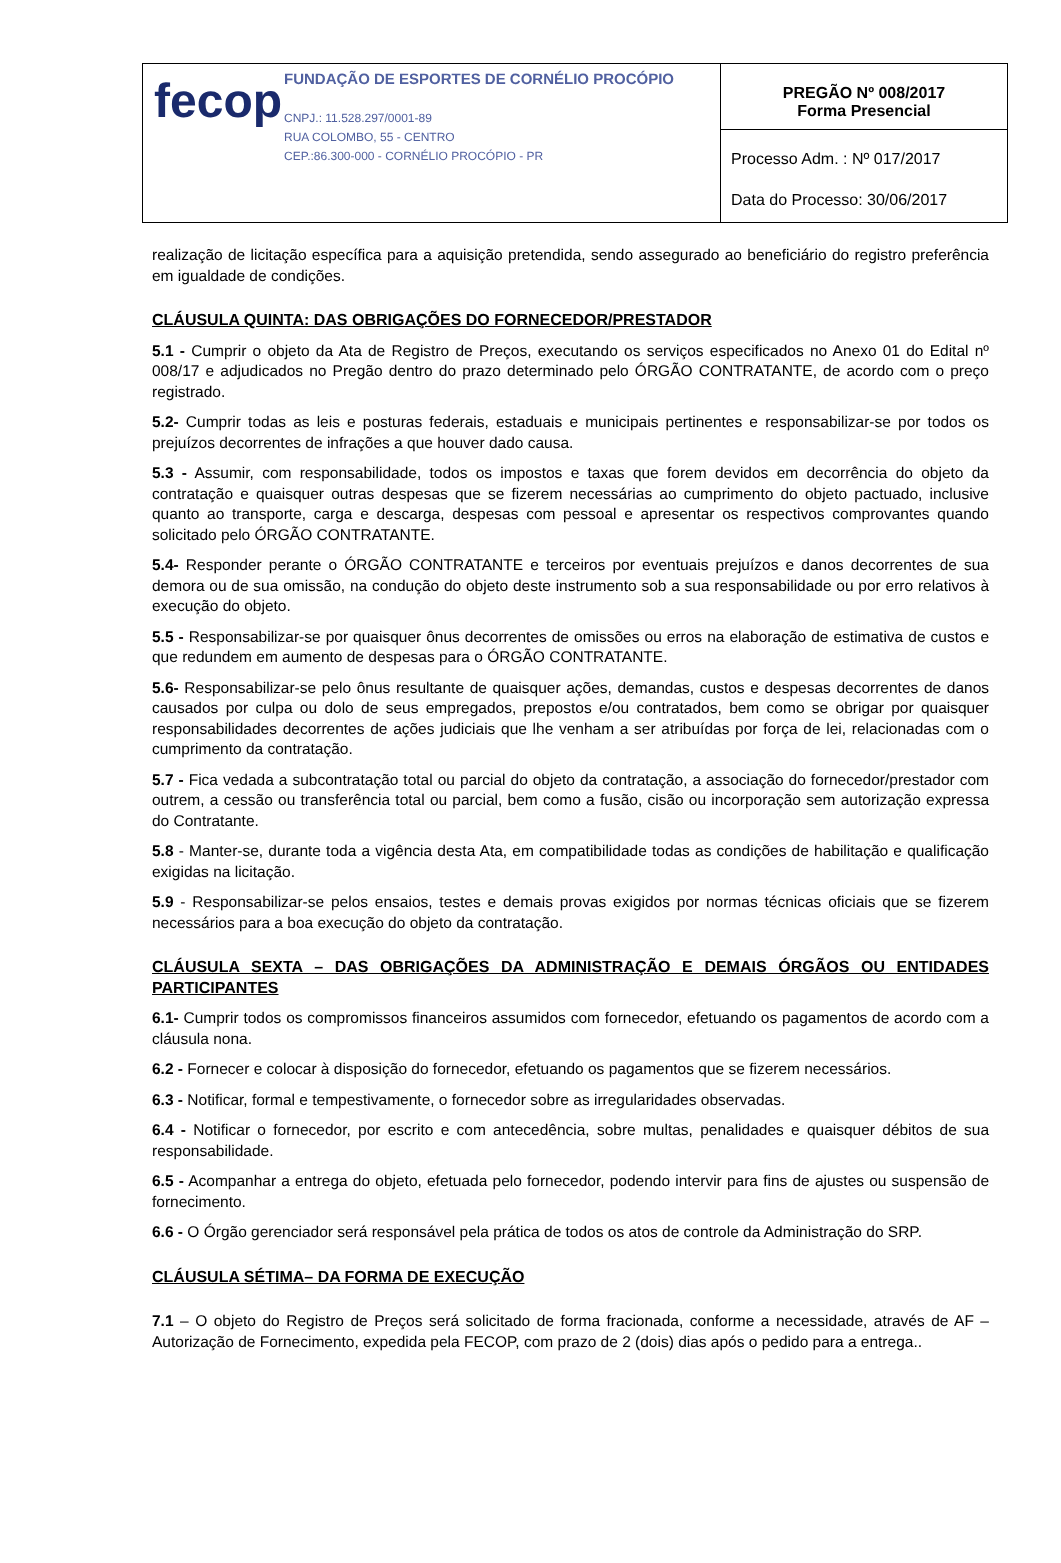| fecop FUNDAÇÃO DE ESPORTES DE CORNÉLIO PROCÓPIO CNPJ.: 11.528.297/0001-89 RUA COLOMBO, 55 - CENTRO CEP.:86.300-000 - CORNÉLIO PROCÓPIO - PR | PREGÃO Nº 008/2017 Forma Presencial |
| | Processo Adm. : Nº 017/2017 |
| | Data do Processo: 30/06/2017 |
realização de licitação específica para a aquisição pretendida, sendo assegurado ao beneficiário do registro preferência em igualdade de condições.
CLÁUSULA QUINTA: DAS OBRIGAÇÕES DO FORNECEDOR/PRESTADOR
5.1 - Cumprir o objeto da Ata de Registro de Preços, executando os serviços especificados no Anexo 01 do Edital nº 008/17 e adjudicados no Pregão dentro do prazo determinado pelo ÓRGÃO CONTRATANTE, de acordo com o preço registrado.
5.2- Cumprir todas as leis e posturas federais, estaduais e municipais pertinentes e responsabilizar-se por todos os prejuízos decorrentes de infrações a que houver dado causa.
5.3 - Assumir, com responsabilidade, todos os impostos e taxas que forem devidos em decorrência do objeto da contratação e quaisquer outras despesas que se fizerem necessárias ao cumprimento do objeto pactuado, inclusive quanto ao transporte, carga e descarga, despesas com pessoal e apresentar os respectivos comprovantes quando solicitado pelo ÓRGÃO CONTRATANTE.
5.4- Responder perante o ÓRGÃO CONTRATANTE e terceiros por eventuais prejuízos e danos decorrentes de sua demora ou de sua omissão, na condução do objeto deste instrumento sob a sua responsabilidade ou por erro relativos à execução do objeto.
5.5 - Responsabilizar-se por quaisquer ônus decorrentes de omissões ou erros na elaboração de estimativa de custos e que redundem em aumento de despesas para o ÓRGÃO CONTRATANTE.
5.6- Responsabilizar-se pelo ônus resultante de quaisquer ações, demandas, custos e despesas decorrentes de danos causados por culpa ou dolo de seus empregados, prepostos e/ou contratados, bem como se obrigar por quaisquer responsabilidades decorrentes de ações judiciais que lhe venham a ser atribuídas por força de lei, relacionadas com o cumprimento da contratação.
5.7 - Fica vedada a subcontratação total ou parcial do objeto da contratação, a associação do fornecedor/prestador com outrem, a cessão ou transferência total ou parcial, bem como a fusão, cisão ou incorporação sem autorização expressa do Contratante.
5.8 - Manter-se, durante toda a vigência desta Ata, em compatibilidade todas as condições de habilitação e qualificação exigidas na licitação.
5.9 - Responsabilizar-se pelos ensaios, testes e demais provas exigidos por normas técnicas oficiais que se fizerem necessários para a boa execução do objeto da contratação.
CLÁUSULA SEXTA – DAS OBRIGAÇÕES DA ADMINISTRAÇÃO E DEMAIS ÓRGÃOS OU ENTIDADES PARTICIPANTES
6.1- Cumprir todos os compromissos financeiros assumidos com fornecedor, efetuando os pagamentos de acordo com a cláusula nona.
6.2 - Fornecer e colocar à disposição do fornecedor, efetuando os pagamentos que se fizerem necessários.
6.3 - Notificar, formal e tempestivamente, o fornecedor sobre as irregularidades observadas.
6.4 - Notificar o fornecedor, por escrito e com antecedência, sobre multas, penalidades e quaisquer débitos de sua responsabilidade.
6.5 - Acompanhar a entrega do objeto, efetuada pelo fornecedor, podendo intervir para fins de ajustes ou suspensão de fornecimento.
6.6 - O Órgão gerenciador será responsável pela prática de todos os atos de controle da Administração do SRP.
CLÁUSULA SÉTIMA– DA FORMA DE EXECUÇÃO
7.1 – O objeto do Registro de Preços será solicitado de forma fracionada, conforme a necessidade, através de AF – Autorização de Fornecimento, expedida pela FECOP, com prazo de 2 (dois) dias após o pedido para a entrega..